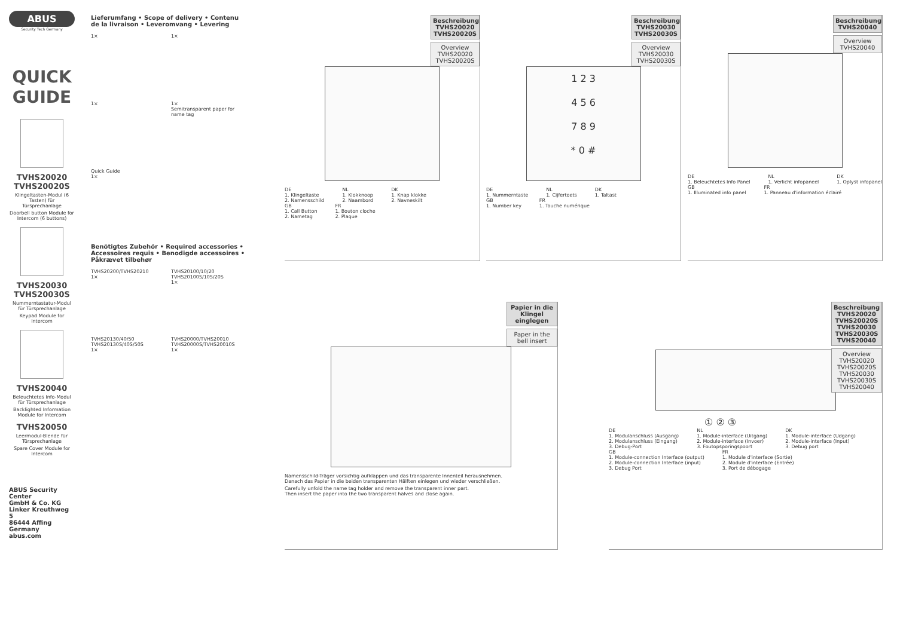ABUS
Security Tech Germany
QUICK
GUIDE
TVHS20020
TVHS20020S
Klingeltasten-Modul (6 Tasten) für Türsprechanlage
Doorbell button Module for Intercom (6 buttons)
TVHS20030
TVHS20030S
Nummerntastatur-Modul für Türsprechanlage
Keypad Module for Intercom
TVHS20040
Beleuchtetes Info-Modul für Türsprechanlage
Backlighted Information Module for Intercom
TVHS20050
Leermodul-Blende für Türsprechanlage
Spare Cover Module for Intercom
ABUS Security Center
GmbH & Co. KG
Linker Kreuthweg 5
86444 Affing
Germany
abus.com
Lieferumfang • Scope of delivery • Contenu de la livraison • Leveromvang • Levering
1×
1×
1×
1×
Semitransparent paper for name tag
Quick Guide
1×
Benötigtes Zubehör • Required accessories • Accessoires requis • Benodigde accessoires • Påkrævet tilbehør
TVHS20200/TVHS20210
1×
TVHS20100/10/20
TVHS20100S/10S/20S
1×
TVHS20130/40/50
TVHS20130S/40S/50S
1×
TVHS20000/TVHS20010
TVHS20000S/TVHS20010S
1×
Beschreibung TVHS20020 TVHS20020S
Overview TVHS20020 TVHS20020S
DE
1. Klingeltaste
2. Namensschild
NL
1. Klokknoop
2. Naambord
DK
1. Knap klokke
2. Navneskilt
GB
1. Call Button
2. Nametag
FR
1. Bouton cloche
2. Plaque
Beschreibung TVHS20030 TVHS20030S
Overview TVHS20030 TVHS20030S
1 2 3
4 5 6
7 8 9
* 0 #
DE
1. Nummerntaste
NL
1. Cijfertoets
DK
1. Taltast
GB
1. Number key
FR
1. Touche numérique
Beschreibung TVHS20040
Overview TVHS20040
DE
1. Beleuchtetes Info Panel
NL
1. Verlicht infopaneel
DK
1. Oplyst infopanel
GB
1. Illuminated info panel
FR
1. Panneau d'information éclairé
Papier in die Klingel einglegen
Paper in the bell insert
Namensschild-Träger vorsichtig aufklappen und das transparente Innenteil herausnehmen.
Danach das Papier in die beiden transparenten Hälften einlegen und wieder verschließen.
Carefully unfold the name tag holder and remove the transparent inner part.
Then insert the paper into the two transparent halves and close again.
Beschreibung TVHS20020 TVHS20020S TVHS20030 TVHS20030S TVHS20040
Overview TVHS20020 TVHS20020S TVHS20030 TVHS20030S TVHS20040
① ② ③
DE
1. Modulanschluss (Ausgang)
2. Modulanschluss (Eingang)
3. Debug-Port
NL
1. Module-interface (Uitgang)
2. Module-interface (Invoer)
3. Foutopsporingspoort
DK
1. Module-interface (Udgang)
2. Module-interface (Input)
3. Debug port
GB
1. Module-connection Interface (output)
2. Module-connection Interface (input)
3. Debug Port
FR
1. Module d'interface (Sortie)
2. Module d'interface (Entrée)
3. Port de débogage